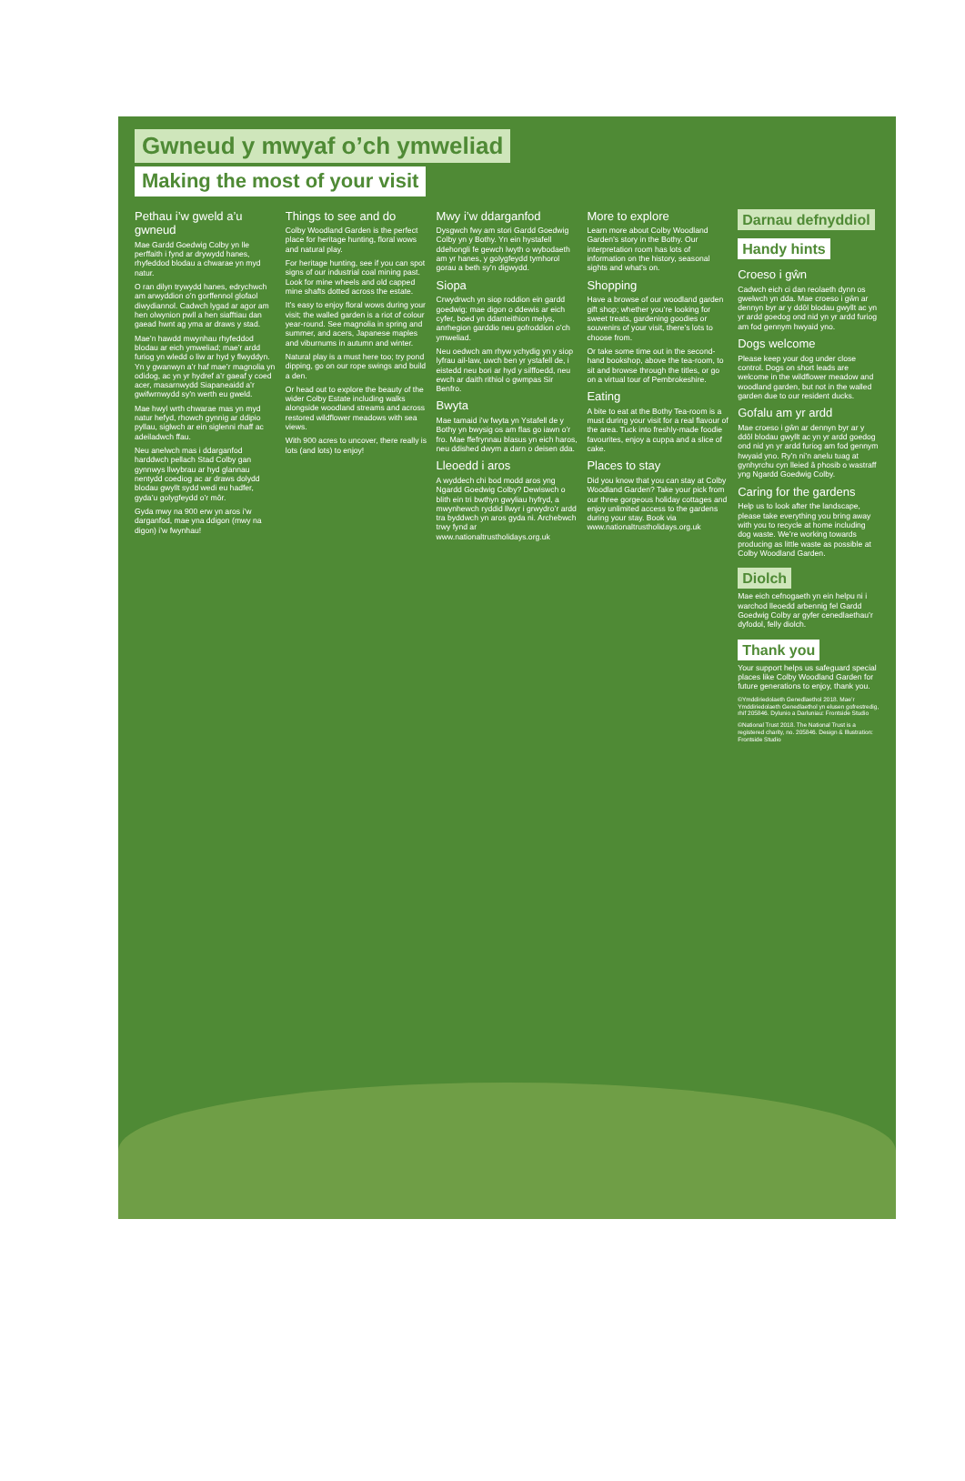Gwneud y mwyaf o’ch ymweliad
Making the most of your visit
Pethau i’w gweld a’u gwneud
Mae Gardd Goedwig Colby yn lle perffaith i fynd ar drywydd hanes, rhyfeddod blodau a chwarae yn myd natur.
O ran dilyn trywydd hanes, edrychwch am arwyddion o’n gorffennol glofaol diwydiannol. Cadwch lygad ar agor am hen olwynion pwll a hen siafftiau dan gaead hwnt ag yma ar draws y stad.
Mae’n hawdd mwynhau rhyfeddod blodau ar eich ymweliad; mae’r ardd furiog yn wledd o liw ar hyd y flwyddyn. Yn y gwanwyn a’r haf mae’r magnolia yn odidog, ac yn yr hydref a’r gaeaf y coed acer, masarnwydd Siapaneaidd a’r gwifwrnwydd sy’n werth eu gweld.
Mae hwyl wrth chwarae mas yn myd natur hefyd, rhowch gynnig ar ddipio pyllau, siglwch ar ein siglenni rhaff ac adeiladwch ffau.
Neu anelwch mas i ddarganfod harddwch pellach Stad Colby gan gynnwys llwybrau ar hyd glannau nentydd coediog ac ar draws dolydd blodau gwyllt sydd wedi eu hadfer, gyda’u golygfeydd o’r môr.
Gyda mwy na 900 erw yn aros i’w darganfod, mae yna ddigon (mwy na digon) i’w fwynhau!
Things to see and do
Colby Woodland Garden is the perfect place for heritage hunting, floral wows and natural play.
For heritage hunting, see if you can spot signs of our industrial coal mining past. Look for mine wheels and old capped mine shafts dotted across the estate.
It’s easy to enjoy floral wows during your visit; the walled garden is a riot of colour year-round. See magnolia in spring and summer, and acers, Japanese maples and viburnums in autumn and winter.
Natural play is a must here too; try pond dipping, go on our rope swings and build a den.
Or head out to explore the beauty of the wider Colby Estate including walks alongside woodland streams and across restored wildflower meadows with sea views.
With 900 acres to uncover, there really is lots (and lots) to enjoy!
Mwy i’w ddarganfod
Dysgwch fwy am stori Gardd Goedwig Colby yn y Bothy. Yn ein hystafell ddehongli fe gewch lwyth o wybodaeth am yr hanes, y golygfeydd tymhorol gorau a beth sy’n digwydd.
Siopa
Crwydrwch yn siop roddion ein gardd goedwig; mae digon o ddewis ar eich cyfer, boed yn ddanteithion melys, anrhegion garddio neu gofroddion o’ch ymweliad.
Neu oedwch am rhyw ychydig yn y siop lyfrau ail-law, uwch ben yr ystafell de, i eistedd neu bori ar hyd y silffoedd, neu ewch ar daith rithiol o gwmpas Sir Benfro.
Bwyta
Mae tamaid i’w fwyta yn Ystafell de y Bothy yn bwysig os am flas go iawn o’r fro. Mae ffefrynnau blasus yn eich haros, neu ddished dwym a darn o deisen dda.
Lleoedd i aros
A wyddech chi bod modd aros yng Ngardd Goedwig Colby? Dewiswch o blith ein tri bwthyn gwyliau hyfryd, a mwynhewch ryddid llwyr i grwydro’r ardd tra byddwch yn aros gyda ni. Archebwch trwy fynd ar www.nationaltrustholidays.org.uk
More to explore
Learn more about Colby Woodland Garden’s story in the Bothy. Our interpretation room has lots of information on the history, seasonal sights and what’s on.
Shopping
Have a browse of our woodland garden gift shop; whether you’re looking for sweet treats, gardening goodies or souvenirs of your visit, there’s lots to choose from.
Or take some time out in the second-hand bookshop, above the tea-room, to sit and browse through the titles, or go on a virtual tour of Pembrokeshire.
Eating
A bite to eat at the Bothy Tea-room is a must during your visit for a real flavour of the area. Tuck into freshly-made foodie favourites, enjoy a cuppa and a slice of cake.
Places to stay
Did you know that you can stay at Colby Woodland Garden? Take your pick from our three gorgeous holiday cottages and enjoy unlimited access to the gardens during your stay. Book via www.nationaltrustholidays.org.uk
Darnau defnyddiol Handy hints
Croeso i gŵn
Cadwch eich ci dan reolaeth dynn os gwelwch yn dda. Mae croeso i gŵn ar dennyn byr ar y ddôl blodau gwyllt ac yn yr ardd goedog ond nid yn yr ardd furiog am fod gennym hwyaid yno.
Dogs welcome
Please keep your dog under close control. Dogs on short leads are welcome in the wildflower meadow and woodland garden, but not in the walled garden due to our resident ducks.
Gofalu am yr ardd
Mae croeso i gŵn ar dennyn byr ar y ddôl blodau gwyllt ac yn yr ardd goedog ond nid yn yr ardd furiog am fod gennym hwyaid yno. Ry’n ni’n anelu tuag at gynhyrchu cyn lleied â phosib o wastraff yng Ngardd Goedwig Colby.
Caring for the gardens
Help us to look after the landscape, please take everything you bring away with you to recycle at home including dog waste. We’re working towards producing as little waste as possible at Colby Woodland Garden.
Diolch
Mae eich cefnogaeth yn ein helpu ni i warchod lleoedd arbennig fel Gardd Goedwig Colby ar gyfer cenedlaethau’r dyfodol, felly diolch.
Thank you
Your support helps us safeguard special places like Colby Woodland Garden for future generations to enjoy, thank you.
©Ymddiriedolaeth Genedlaethol 2018. Mae’r Ymddiriedolaeth Genedlaethol yn elusen gofrestredig, rhif 205846. Dylunio a Darluniau: Frontside Studio
©National Trust 2018. The National Trust is a registered charity, no. 205846. Design & Illustration: Frontside Studio